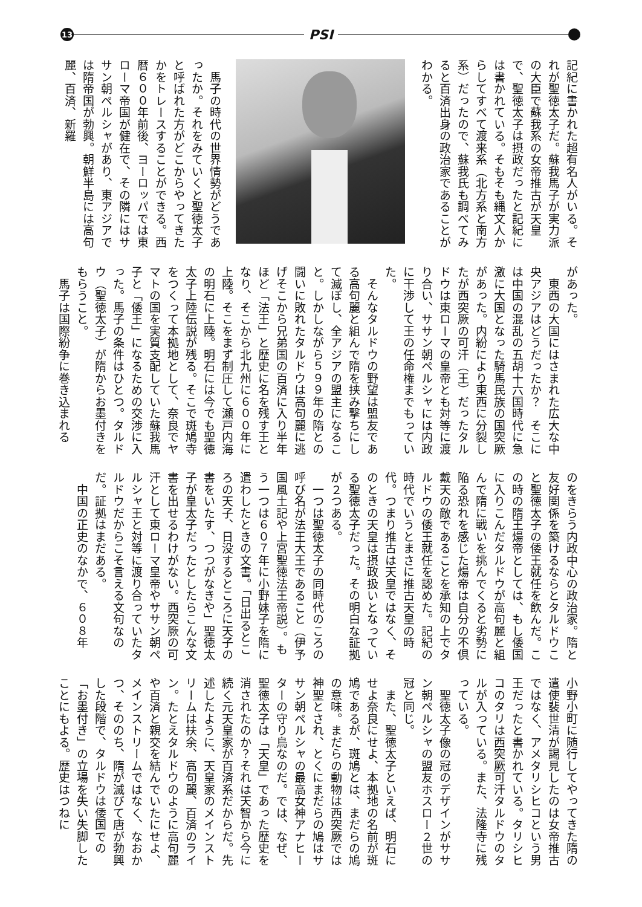13
PSI
記紀に書かれた超有名人がいる。それが聖徳太子だ。蘇我馬子が実力派の大臣で蘇我系の女帝推古が天皇で、聖徳太子は摂政だったと記紀には書かれている。そもそも縄文人からしてすべて渡来系（北方系と南方系）だったので、蘇我氏も調べてみると百済出身の政治家であることがわかる。
　馬子の時代の世界情勢がどうであったか。それをみていくと聖徳太子と呼ばれた方がどこからやってきたかをトレースすることができる。西暦６００年前後、ヨーロッパでは東ローマ帝国が健在で、その隣にはササン朝ペルシャがあり、東アジアでは隋帝国が勃興。朝鮮半島には高句麗、百済、新羅
があった。
　東西の大国にはさまれた広大な中央アジアはどうだったか？　そこには中国の混乱の五胡十六国時代に急激に大国となった騎馬民族の国突厥があった。内紛により東西に分裂したが西突厥の可汗（王）だったタルドウは東ローマの皇帝とも対等に渡り合い、ササン朝ペルシャには内政に干渉して王の任命権までもっていた。
　そんなタルドウの野望は盟友である高句麗と組んで隋を挟み撃ちにして滅ぼし、全アジアの盟主になること。しかしながら５９９年の隋との闘いに敗れたタルドウは高句麗に逃げそこから兄弟国の百済に入り半年ほど「法王」と歴史に名を残す王となり、そこから北九州に６００年に上陸。そこをまず制圧して瀬戸内海の明石に上陸。明石には今でも聖徳太子上陸伝説が残る。そこで斑鳩寺をつくって本拠地として、奈良でヤマトの国を実質支配していた蘇我馬子と「倭王」になるための交渉に入った。馬子の条件はひとつ。タルドウ（聖徳太子）が隋からお墨付きをもらうこと。
　馬子は国際紛争に巻き込まれる
のをきらう内政中心の政治家。隋と友好関係を築けるならとタルドウこと聖徳太子の倭王就任を飲んだ。この時の隋王煬帝としては、もし倭国に入りこんだタルドウが高句麗と組んで隋に戦いを挑んでくると劣勢に陥る恐れを感じた煬帝は自分の不倶戴天の敵であることを承知の上でタルドウの倭王就任を認めた。記紀の時代でいうとまさに推古天皇の時代。つまり推古は天皇ではなく、そのときの天皇は摂政扱いとなっている聖徳太子だった。その明白な証拠が２つある。
　一つは聖徳太子の同時代のころの呼び名が法王大王であること（伊予国風土記や上宮聖徳法王帝説）。もう一つは６０７年に小野妹子を隋に遣わしたときの文書。「日出るところの天子、日没するところに天子の書をいたす、つつがなきや」聖徳太子が皇太子だったとしたらこんな文書を出せるわけがない。西突厥の可汗として東ローマ皇帝やササン朝ペルシャ王と対等に渡り合っていたタルドウだからこそ言える文句なのだ。証拠はまだある。
　中国の正史のなかで、６０８年
小野小町に随行してやってきた隋の遣使裴世清が謁見したのは女帝推古ではなく、アメタリシヒコという男王だったと書かれている。タリシヒコのタリは西突厥可汗タルドウのタルが入っている。また、法隆寺に残っている。
　聖徳太子像の冠のデザインがササン朝ペルシャの盟友ホスロー２世の冠と同じ。
　また、聖徳太子といえば、明石にせよ奈良にせよ、本拠地の名前が斑鳩であるが、斑鳩とは、まだらの鳩の意味。まだらの動物は西突厥では神聖とされ、とくにまだらの鳩はササン朝ペルシャの最高女神アナヒーターの守り鳥なのだ。では、なぜ、聖徳太子は「天皇」であった歴史を消されたのか？それは天智から今に続く元天皇家が百済系だからだ。先述したように、天皇家のメインストリームは扶余、高句麗、百済のライン。たとえタルドウのように高句麗や百済と親交を結んでいたにせよ、メインストリームではなく、なおかつ、そののち、隋が滅びて唐が勃興した段階で、タルドウは倭国での「お墨付き」の立場を失い失脚したことにもよる。歴史はつねに